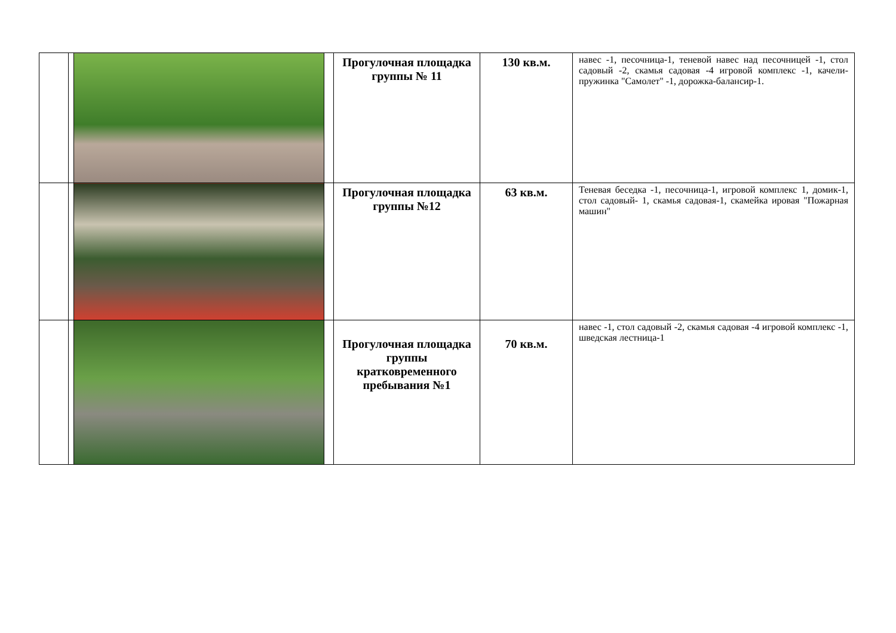| | | | | Прогулочная площадка группы № 11 | 130 кв.м. | навес -1, песочница-1, теневой навес над песочницей -1, стол садовый -2, скамья садовая -4 игровой комплекс -1, качели-пружинка "Самолет" -1, дорожка-балансир-1. |
| | | | | Прогулочная площадка группы №12 | 63 кв.м. | Теневая беседка -1, песочница-1, игровой комплекс 1, домик-1, стол садовый- 1, скамья садовая-1, скамейка ировая "Пожарная машин" |
| | | | | Прогулочная площадка группы кратковременного пребывания №1 | 70 кв.м. | навес -1, стол садовый -2, скамья садовая -4 игровой комплекс -1, шведская лестница-1 |